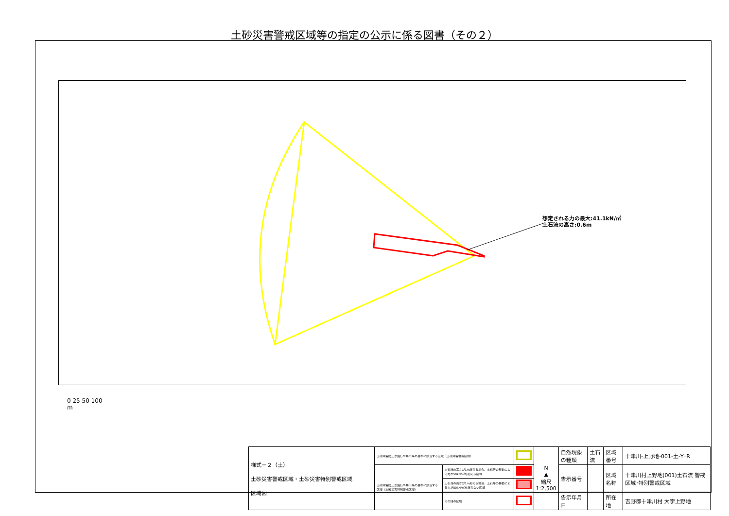土砂災害警戒区域等の指定の公示に係る図書（その２）
想定される力の最大:41.1kN/㎡
土石流の高さ:0.6m
0 25 50 100
m
| 様式－２（土） 土砂災害警戒区域・土砂災害特別警戒区域 区域図 | 土砂災害防止法施行令第二条の基準に該当する区域（土砂災害警戒区域） | | | N ▲ 縮尺 1:2,500 | 自然現象の種類 | 土石流 | 区域番号 | 十津川-上野地-001-土-Y･R |
| | 土砂災害防止法施行令第三条の基準に該当する区域（土砂災害特別警戒区域） | 土石流の高さが1m超える場合、土石等の移動による力が50kN/㎡を超える区域 | | | 告示番号 | | 区域名称 | 十津川村上野地(001)土石流 警戒区域･特別警戒区域 |
| | | 土石流の高さが1m超える場合、土石等の移動による力が50kN/㎡を超えない区域 | | | | | | |
| | | その他の区域 | | | 告示年月日 | | 所在地 | 吉野郡十津川村 大字上野地 |